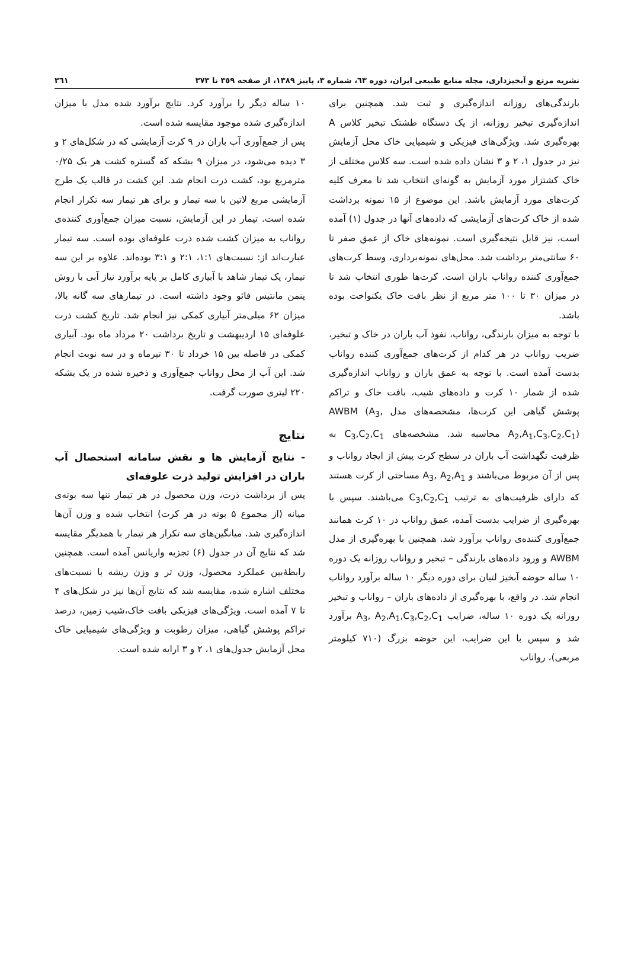نشریه مرتع و آبخیزداری، مجله منابع طبیعی ایران، دوره ٦٣، شماره ٣، پاییز ١٣٨٩، از صفحه ٣٥٩ تا ٣٧٣ ٣٦١
بارندگی‌های روزانه اندازه‌گیری و ثبت شد. همچنین برای اندازه‌گیری تبخیر روزانه، از یک دستگاه طشتک تبخیر کلاس A بهره‌گیری شد. ویژگی‌های فیزیکی و شیمیایی خاک محل آزمایش نیز در جدول ۱، ۲ و ۳ نشان داده شده است. سه کلاس مختلف از خاک کشتزار مورد آزمایش به گونه‌ای انتخاب شد تا معرف کلیه کرت‌های مورد آزمایش باشد. این موضوع از ۱۵ نمونه برداشت شده از خاک کرت‌های آزمایشی که داده‌های آنها در جدول (۱) آمده است، نیز قابل نتیجه‌گیری است. نمونه‌های خاک از عمق صفر تا ۶۰ سانتی‌متر برداشت شد. محل‌های نمونه‌برداری، وسط کرت‌های جمع‌آوری کننده رواناب باران است. کرت‌ها طوری انتخاب شد تا در میزان ۳۰ تا ۱۰۰ متر مربع از نظر بافت خاک یکنواخت بوده باشد.
با توجه به میزان بارندگی، رواناب، نفوذ آب باران در خاک و تبخیر، ضریب رواناب در هر کدام از کرت‌های جمع‌آوری کننده رواناب بدست آمده است. با توجه به عمق باران و رواناب اندازه‌گیری شده از شمار ۱۰ کرت و داده‌های شیب، بافت خاک و تراکم پوشش گیاهی این کرت‌ها، مشخصه‌های مدل AWBM (A<sub>3</sub>, A<sub>2</sub>,A<sub>1</sub>,C<sub>3</sub>,C<sub>2</sub>,C<sub>1</sub>) محاسبه شد. مشخصه‌های C<sub>3</sub>,C<sub>2</sub>,C<sub>1</sub> به ظرفیت نگهداشت آب باران در سطح کرت پیش از ایجاد رواناب و پس از آن مربوط می‌باشند و A<sub>3</sub>, A<sub>2</sub>,A<sub>1</sub> مساحتی از کرت هستند که دارای ظرفیت‌های به ترتیب C<sub>3</sub>,C<sub>2</sub>,C<sub>1</sub> می‌باشند. سپس با بهره‌گیری از ضرایب بدست آمده، عمق رواناب در ۱۰ کرت همانند جمع‌آوری کننده‌ی رواناب برآورد شد. همچنین با بهره‌گیری از مدل AWBM و ورود داده‌های بارندگی – تبخیر و رواناب روزانه یک دوره ۱۰ ساله حوضه آبخیز لتیان برای دوره دیگر ۱۰ ساله برآورد رواناب انجام شد. در واقع، با بهره‌گیری از داده‌های باران – رواناب و تبخیر روزانه یک دوره ۱۰ ساله، ضرایب A<sub>3</sub>, A<sub>2</sub>,A<sub>1</sub>,C<sub>3</sub>,C<sub>2</sub>,C<sub>1</sub> برآورد شد و سپس با این ضرایب، این حوضه بزرگ (۷۱۰ کیلومتر مربعی)، رواناب
۱۰ ساله دیگر را برآورد کرد. نتایج برآورد شده مدل با میزان اندازه‌گیری شده موجود مقایسه شده است.
پس از جمع‌آوری آب باران در ۹ کرت آزمایشی که در شکل‌های ۲ و ۳ دیده می‌شود، در میزان ۹ بشکه که گستره کشت هر یک ۰/۲۵ مترمربع بود، کشت ذرت انجام شد. این کشت در قالب یک طرح آزمایشی مربع لاتین با سه تیمار و برای هر تیمار سه تکرار انجام شده است. تیمار در این آزمایش، نسبت میزان جمع‌آوری کننده‌ی رواناب به میزان کشت شده ذرت علوفه‌ای بوده است. سه تیمار عبارت‌اند از: نسبت‌های ۱:۱، ۲:۱ و ۳:۱ بوده‌اند. علاوه بر این سه تیمار، یک تیمار شاهد با آبیاری کامل بر پایه برآورد نیاز آبی با روش پنمن مانتیس فائو وجود داشته است. در تیمارهای سه گانه بالا، میزان ۶۲ میلی‌متر آبیاری کمکی نیز انجام شد. تاریخ کشت ذرت علوفه‌ای ۱۵ اردیبهشت و تاریخ برداشت ۲۰ مرداد ماه بود. آبیاری کمکی در فاصله بین ۱۵ خرداد تا ۳۰ تیرماه و در سه نوبت انجام شد. این آب از محل رواناب جمع‌آوری و ذخیره شده در یک بشکه ۲۲۰ لیتری صورت گرفت.
نتایج
- نتایج آزمایش ها و نقش سامانه استحصال آب باران در افزایش تولید ذرت علوفه‌ای
پس از برداشت ذرت، وزن محصول در هر تیمار تنها سه بوته‌ی میانه (از مجموع ۵ بوته در هر کرت) انتخاب شده و وزن آن‌ها اندازه‌گیری شد. میانگین‌های سه تکرار هر تیمار با همدیگر مقایسه شد که نتایج آن در جدول (۶) تجزیه واریانس آمده است. همچنین رابطهٔ‌بین عملکرد محصول، وزن تر و وزن ریشه با نسبت‌های مختلف اشاره شده، مقایسه شد که نتایج آن‌ها نیز در شکل‌های ۴ تا ۷ آمده است. ویژگی‌های فیزیکی بافت خاک،شیب زمین، درصد تراکم پوشش گیاهی، میزان رطوبت و ویژگی‌های شیمیایی خاک محل آزمایش جدول‌های ۱، ۲ و ۳ ارایه شده است.